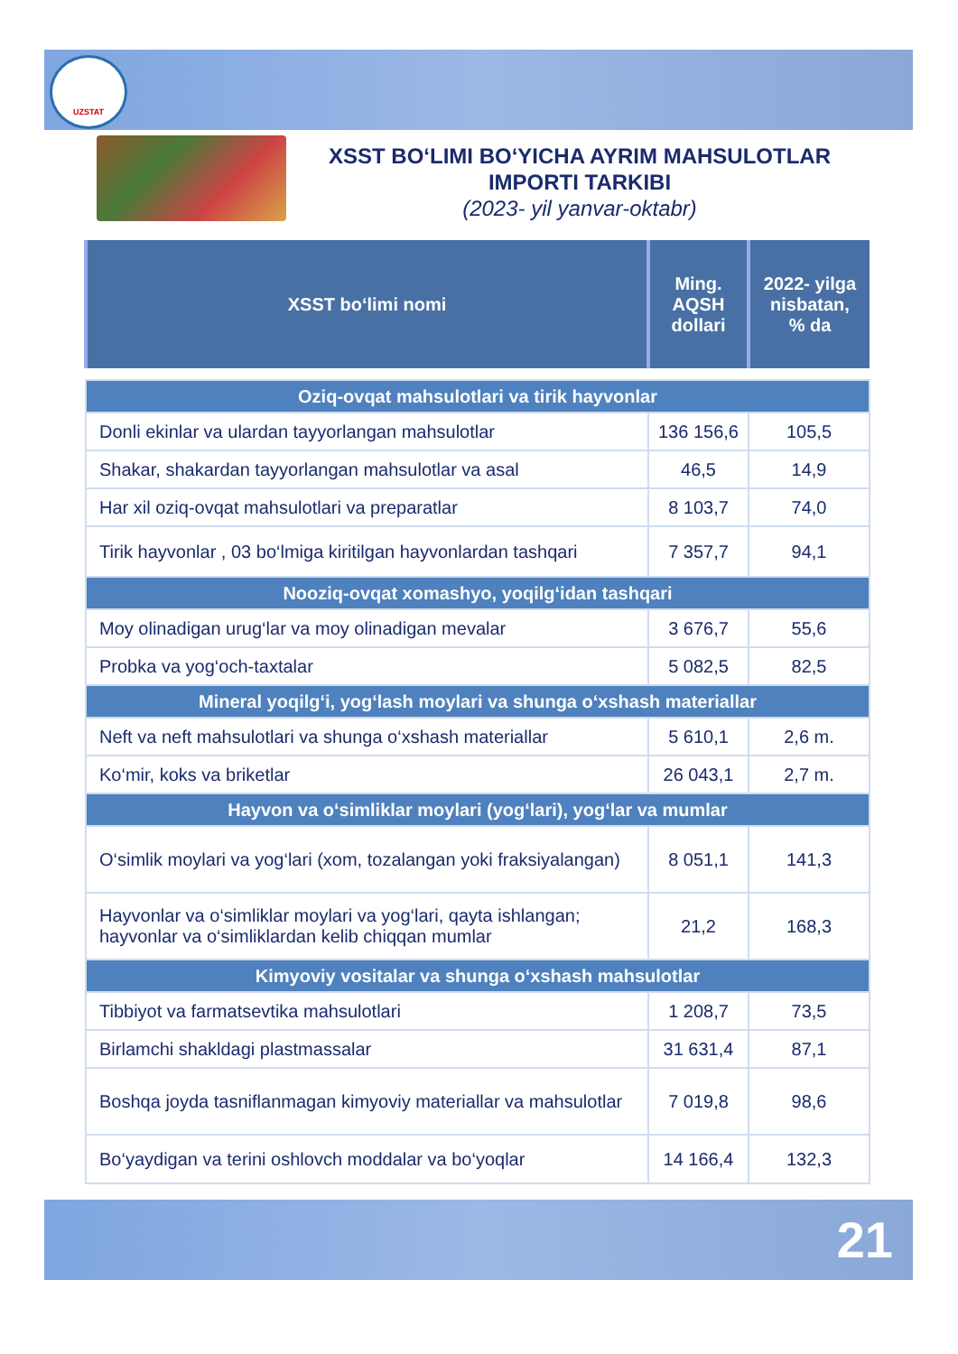UZSTAT
XSST BO‘LIMI BO‘YICHA AYRIM MAHSULOTLAR IMPORTI TARKIBI
(2023- yil yanvar-oktabr)
| XSST bo‘limi nomi | Ming. AQSH dollari | 2022- yilga nisbatan, % da |
| --- | --- | --- |
| Oziq-ovqat mahsulotlari va tirik hayvonlar | | |
| Donli ekinlar va ulardan tayyorlangan mahsulotlar | 136 156,6 | 105,5 |
| Shakar, shakardan tayyorlangan mahsulotlar va asal | 46,5 | 14,9 |
| Har xil oziq-ovqat mahsulotlari va preparatlar | 8 103,7 | 74,0 |
| Tirik hayvonlar , 03 bo‘lmiga kiritilgan hayvonlardan tashqari | 7 357,7 | 94,1 |
| Nooziq-ovqat xomashyo, yoqilg‘idan tashqari | | |
| Moy olinadigan urug‘lar va moy olinadigan mevalar | 3 676,7 | 55,6 |
| Probka va yog‘och-taxtalar | 5 082,5 | 82,5 |
| Mineral yoqilg‘i, yog‘lash moylari va shunga o‘xshash materiallar | | |
| Neft va neft mahsulotlari va shunga o‘xshash materiallar | 5 610,1 | 2,6 m. |
| Ko‘mir, koks va briketlar | 26 043,1 | 2,7 m. |
| Hayvon va o‘simliklar moylari (yog‘lari), yog‘lar va mumlar | | |
| O‘simlik moylari va yog‘lari (xom, tozalangan yoki fraksiyalangan) | 8 051,1 | 141,3 |
| Hayvonlar va o‘simliklar moylari va yog‘lari, qayta ishlangan; hayvonlar va o‘simliklardan kelib chiqqan mumlar | 21,2 | 168,3 |
| Kimyoviy vositalar va shunga o‘xshash mahsulotlar | | |
| Tibbiyot va farmatsevtika mahsulotlari | 1 208,7 | 73,5 |
| Birlamchi shakldagi plastmassalar | 31 631,4 | 87,1 |
| Boshqa joyda tasniflanmagan kimyoviy materiallar va mahsulotlar | 7 019,8 | 98,6 |
| Bo‘yaydigan va terini oshlovch moddalar va bo‘yoqlar | 14 166,4 | 132,3 |
21